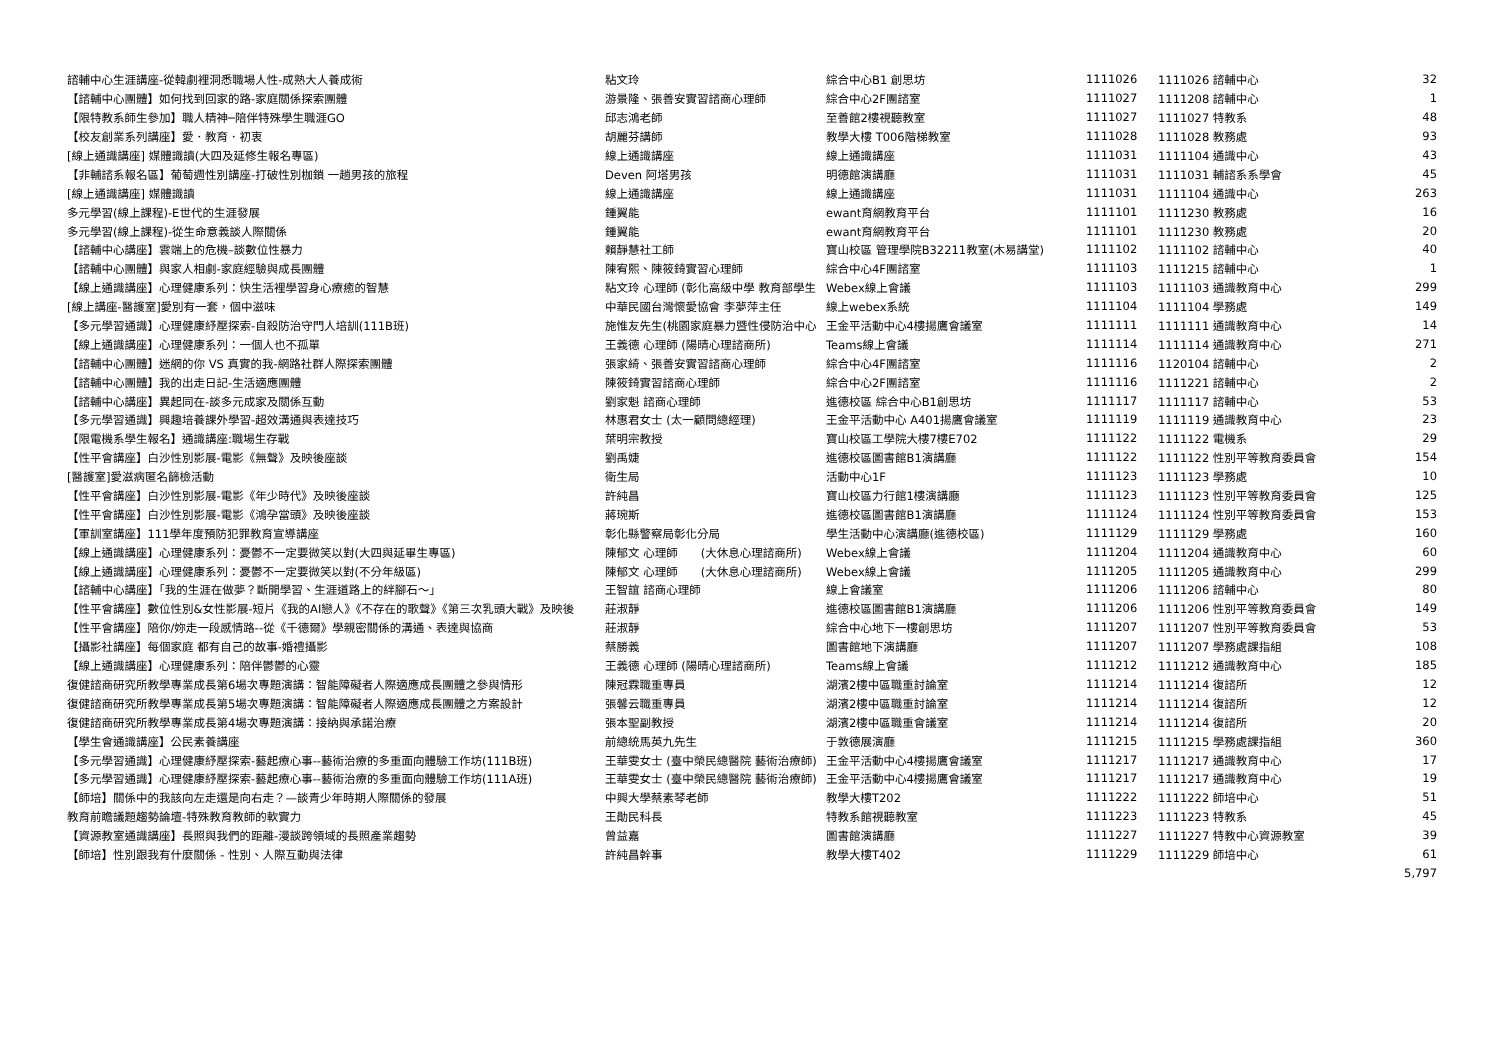| 諮輔中心生涯講座-從韓劇裡洞悉職場人性-成熟大人養成術 | 粘文玲 | 綜合中心B1 創思坊 | 1111026 | 1111026 諮輔中心 | 32 |
| 【諮輔中心團體】如何找到回家的路-家庭關係探索團體 | 游景隆、張善安實習諮商心理師 | 綜合中心2F團諮室 | 1111027 | 1111208 諮輔中心 | 1 |
| 【限特教系師生參加】職人精神─陪伴特殊學生職涯GO | 邱志鴻老師 | 至善館2樓視聽教室 | 1111027 | 1111027 特教系 | 48 |
| 【校友創業系列講座】愛．教育．初衷 | 胡麗芬講師 | 教學大樓 T006階梯教室 | 1111028 | 1111028 教務處 | 93 |
| [線上通識講座] 媒體識讀(大四及延修生報名專區) | 線上通識講座 | 線上通識講座 | 1111031 | 1111104 通識中心 | 43 |
| 【非輔諮系報名區】葡萄週性別講座-打破性別枷鎖 一趟男孩的旅程 | Deven 阿塔男孩 | 明德館演講廳 | 1111031 | 1111031 輔諮系系學會 | 45 |
| [線上通識講座] 媒體識讀 | 線上通識講座 | 線上通識講座 | 1111031 | 1111104 通識中心 | 263 |
| 多元學習(線上課程)-E世代的生涯發展 | 鍾翼能 | ewant育網教育平台 | 1111101 | 1111230 教務處 | 16 |
| 多元學習(線上課程)-從生命意義談人際關係 | 鍾翼能 | ewant育網教育平台 | 1111101 | 1111230 教務處 | 20 |
| 【諮輔中心講座】雲端上的危機–談數位性暴力 | 賴靜慧社工師 | 寶山校區 管理學院B32211教室(木易講堂) | 1111102 | 1111102 諮輔中心 | 40 |
| 【諮輔中心團體】與家人相劇-家庭經驗與成長團體 | 陳宥熙、陳筱錡實習心理師 | 綜合中心4F團諮室 | 1111103 | 1111215 諮輔中心 | 1 |
| 【線上通識講座】心理健康系列：快生活裡學習身心療癒的智慧 | 粘文玲 心理師 (彰化高級中學 教育部學生 | Webex線上會議 | 1111103 | 1111103 通識教育中心 | 299 |
| [線上講座-醫護室]愛別有一套，個中滋味 | 中華民國台灣懷愛協會 李夢萍主任 | 線上webex系統 | 1111104 | 1111104 學務處 | 149 |
| 【多元學習通識】心理健康紓壓探索-自殺防治守門人培訓(111B班) | 施惟友先生(桃園家庭暴力暨性侵防治中心 | 王金平活動中心4樓揚鷹會議室 | 1111111 | 1111111 通識教育中心 | 14 |
| 【線上通識講座】心理健康系列：一個人也不孤單 | 王義德 心理師 (陽晴心理諮商所) | Teams線上會議 | 1111114 | 1111114 通識教育中心 | 271 |
| 【諮輔中心團體】迷網的你 VS 真實的我-網路社群人際探索團體 | 張家綺、張善安實習諮商心理師 | 綜合中心4F團諮室 | 1111116 | 1120104 諮輔中心 | 2 |
| 【諮輔中心團體】我的出走日記-生活適應團體 | 陳筱錡實習諮商心理師 | 綜合中心2F團諮室 | 1111116 | 1111221 諮輔中心 | 2 |
| 【諮輔中心講座】異起同在-談多元成家及關係互動 | 劉家魁 諮商心理師 | 進德校區 綜合中心B1創思坊 | 1111117 | 1111117 諮輔中心 | 53 |
| 【多元學習通識】興趣培養課外學習-超效溝通與表達技巧 | 林惠君女士 (太一顧問總經理) | 王金平活動中心 A401揚鷹會議室 | 1111119 | 1111119 通識教育中心 | 23 |
| 【限電機系學生報名】通識講座:職場生存戰 | 葉明宗教授 | 寶山校區工學院大樓7樓E702 | 1111122 | 1111122 電機系 | 29 |
| 【性平會講座】白沙性別影展-電影《無聲》及映後座談 | 劉禹婕 | 進德校區圖書館B1演講廳 | 1111122 | 1111122 性別平等教育委員會 | 154 |
| [醫護室]愛滋病匿名篩檢活動 | 衛生局 | 活動中心1F | 1111123 | 1111123 學務處 | 10 |
| 【性平會講座】白沙性別影展-電影《年少時代》及映後座談 | 許純昌 | 寶山校區力行館1樓演講廳 | 1111123 | 1111123 性別平等教育委員會 | 125 |
| 【性平會講座】白沙性別影展-電影《鴻孕當頭》及映後座談 | 蔣琬斯 | 進德校區圖書館B1演講廳 | 1111124 | 1111124 性別平等教育委員會 | 153 |
| 【軍訓室講座】111學年度預防犯罪教育宣導講座 | 彰化縣警察局彰化分局 | 學生活動中心演講廳(進德校區) | 1111129 | 1111129 學務處 | 160 |
| 【線上通識講座】心理健康系列：憂鬱不一定要微笑以對(大四與延畢生專區) | 陳郁文 心理師 (大休息心理諮商所) | Webex線上會議 | 1111204 | 1111204 通識教育中心 | 60 |
| 【線上通識講座】心理健康系列：憂鬱不一定要微笑以對(不分年級區) | 陳郁文 心理師 (大休息心理諮商所) | Webex線上會議 | 1111205 | 1111205 通識教育中心 | 299 |
| 【諮輔中心講座】「我的生涯在做夢？斷開學習、生涯道路上的絆腳石～」 | 王智誼 諮商心理師 | 線上會議室 | 1111206 | 1111206 諮輔中心 | 80 |
| 【性平會講座】數位性別&女性影展-短片《我的AI戀人》《不存在的歌聲》《第三次乳頭大戰》及映後 | 莊淑靜 | 進德校區圖書館B1演講廳 | 1111206 | 1111206 性別平等教育委員會 | 149 |
| 【性平會講座】陪你/妳走一段感情路--從《千德爾》學親密關係的溝通、表達與協商 | 莊淑靜 | 綜合中心地下一樓創思坊 | 1111207 | 1111207 性別平等教育委員會 | 53 |
| 【攝影社講座】每個家庭 都有自己的故事-婚禮攝影 | 蔡勝義 | 圖書館地下演講廳 | 1111207 | 1111207 學務處課指組 | 108 |
| 【線上通識講座】心理健康系列：陪伴鬱鬱的心靈 | 王義德 心理師 (陽晴心理諮商所) | Teams線上會議 | 1111212 | 1111212 通識教育中心 | 185 |
| 復健諮商研究所教學專業成長第6場次專題演講：智能障礙者人際適應成長團體之參與情形 | 陳冠霖職重專員 | 湖濱2樓中區職重討論室 | 1111214 | 1111214 復諮所 | 12 |
| 復健諮商研究所教學專業成長第5場次專題演講：智能障礙者人際適應成長團體之方案設計 | 張馨云職重專員 | 湖濱2樓中區職重討論室 | 1111214 | 1111214 復諮所 | 12 |
| 復健諮商研究所教學專業成長第4場次專題演講：接納與承諾治療 | 張本聖副教授 | 湖濱2樓中區職重會議室 | 1111214 | 1111214 復諮所 | 20 |
| 【學生會通識講座】公民素養講座 | 前總統馬英九先生 | 于敦德展演廳 | 1111215 | 1111215 學務處課指組 | 360 |
| 【多元學習通識】心理健康紓壓探索-藝起療心事--藝術治療的多重面向體驗工作坊(111B班) | 王華雯女士 (臺中榮民總醫院 藝術治療師) | 王金平活動中心4樓揚鷹會議室 | 1111217 | 1111217 通識教育中心 | 17 |
| 【多元學習通識】心理健康紓壓探索-藝起療心事--藝術治療的多重面向體驗工作坊(111A班) | 王華雯女士 (臺中榮民總醫院 藝術治療師) | 王金平活動中心4樓揚鷹會議室 | 1111217 | 1111217 通識教育中心 | 19 |
| 【師培】關係中的我該向左走還是向右走？—談青少年時期人際關係的發展 | 中興大學蔡素琴老師 | 教學大樓T202 | 1111222 | 1111222 師培中心 | 51 |
| 教育前瞻議題趨勢論壇-特殊教育教師的軟實力 | 王勛民科長 | 特教系館視聽教室 | 1111223 | 1111223 特教系 | 45 |
| 【資源教室通識講座】長照與我們的距離-漫談跨領域的長照產業趨勢 | 曾益嘉 | 圖書館演講廳 | 1111227 | 1111227 特教中心資源教室 | 39 |
| 【師培】性別跟我有什麼關係 - 性別、人際互動與法律 | 許純昌幹事 | 教學大樓T402 | 1111229 | 1111229 師培中心 | 61 |
| | | | | | 5,797 |